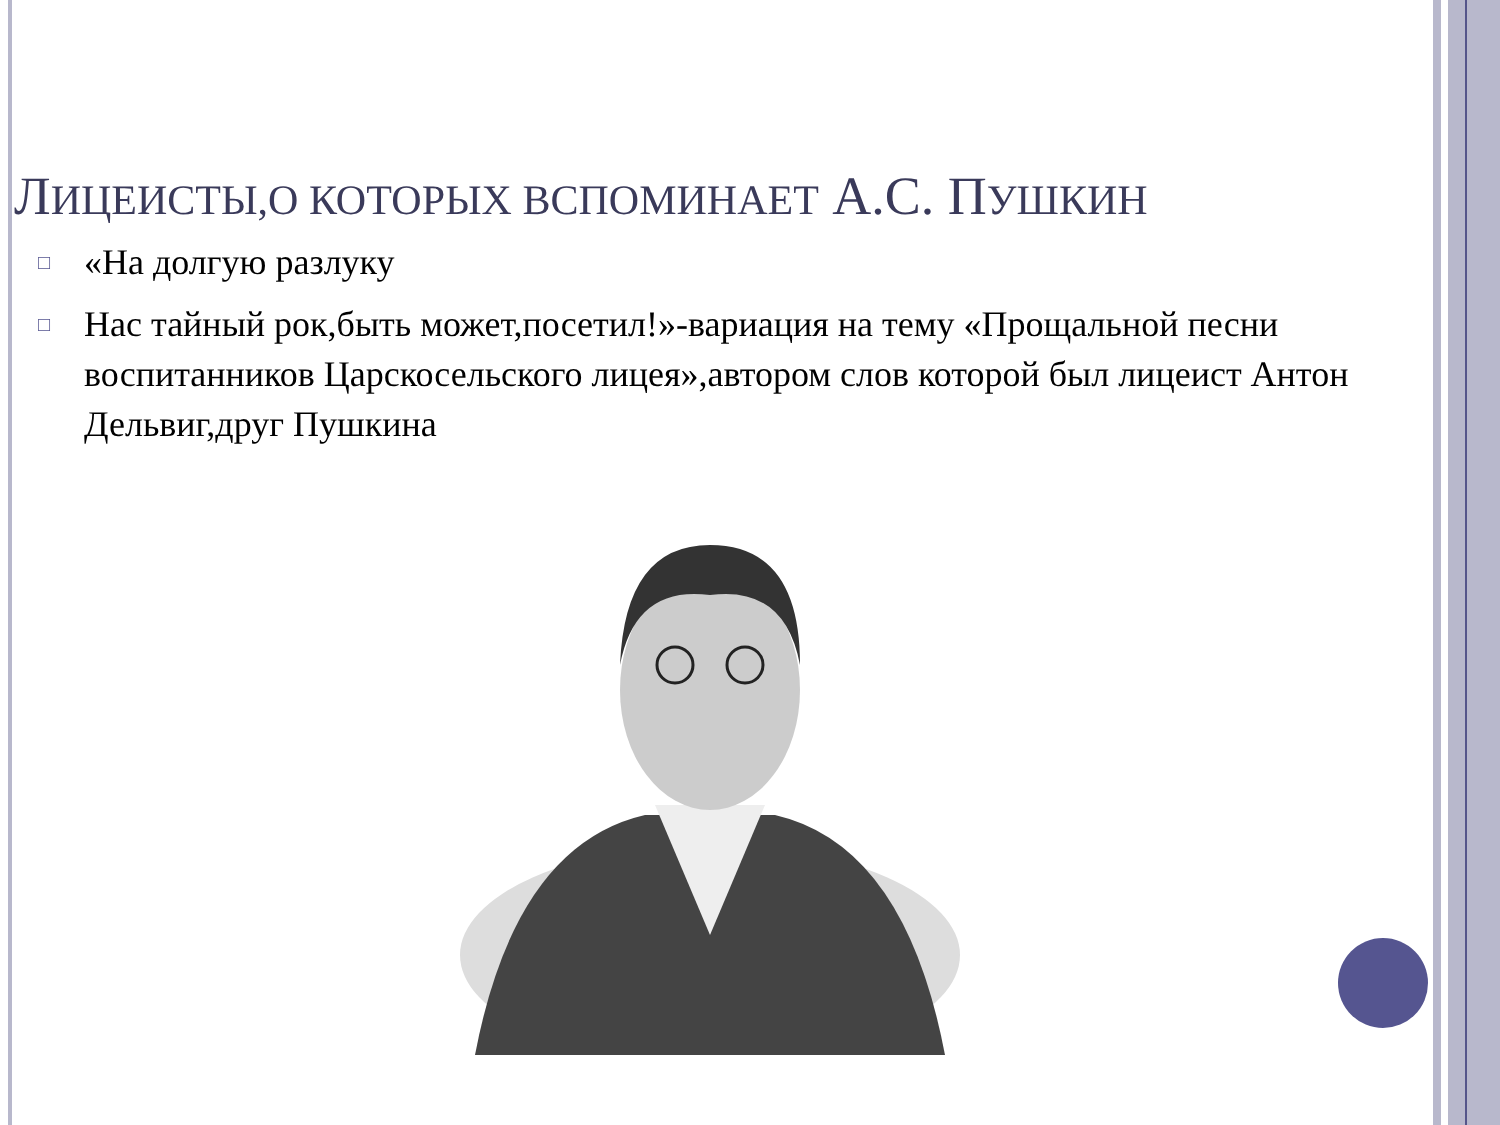ЛИЦЕИСТЫ,О КОТОРЫХ ВСПОМИНАЕТ А.С. ПУШКИН
□ «На долгую разлуку
□ Нас тайный рок,быть может,посетил!»-вариация на тему «Прощальной песни воспитанников Царскосельского лицея»,автором слов которой был лицеист Антон Дельвиг,друг Пушкина